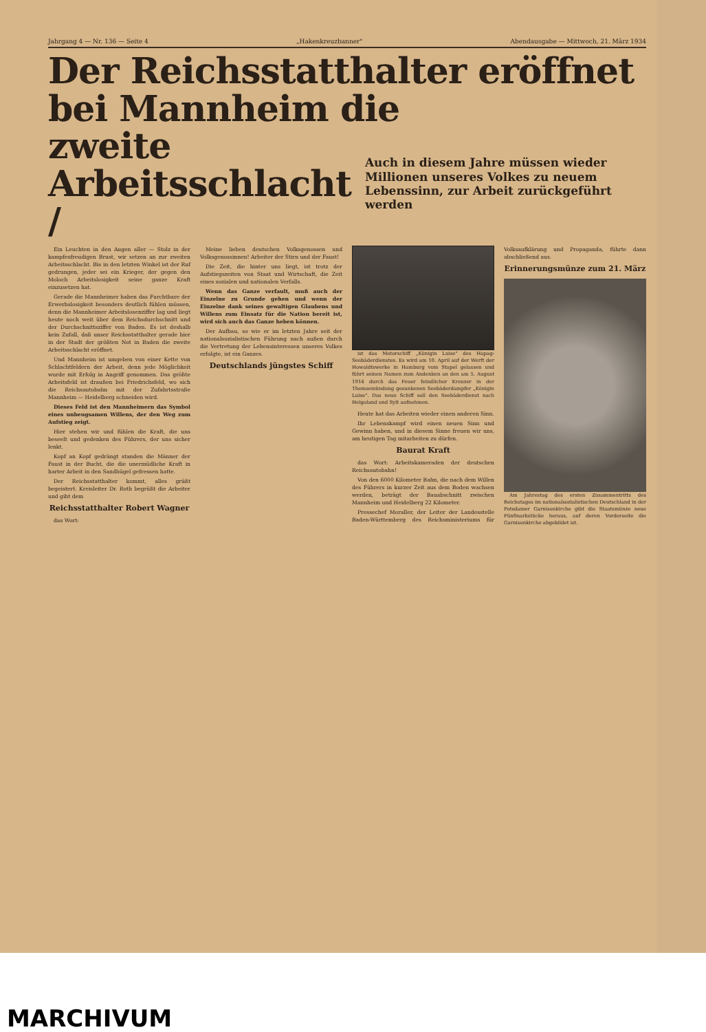Jahrgang 4 — Nr. 136 — Seite 4 „Hakenkreuzbanner" Abendausgabe — Mittwoch, 21. März 1934
Der Reichsstatthalter eröffnet bei Mannheim die
zweite Arbeitsschlacht /
Auch in diesem Jahre müssen wieder Millionen unseres Volkes zu neuem Lebenssinn, zur Arbeit zurückgeführt werden
Ein Leuchten in den Augen aller — Stolz in der kampfesfreudigen Brust, wir setzen an zur zweiten Arbeitsschlacht. Bis in den letzten Winkel ist der Ruf gedrungen, jeder sei ein Krieger, der gegen den Moloch Arbeitslosigkeit seine ganze Kraft einzusetzen hat.
Gerade die Mannheimer haben das Furchtbare der Erwerbslosigkeit besonders deutlich fühlen müssen, denn die Mannheimer Arbeitslosenziffer lag und liegt heute noch weit über dem Reichsdurchschnitt und der Durchschnittsziffer von Baden. Es ist deshalb kein Zufall, daß unser Reichsstatthalter gerade hier in der Stadt der größten Not in Baden die zweite Arbeitsschlacht eröffnet.
Und Mannheim ist umgeben von einer Kette von Schlachtfeldern der Arbeit, denn jede Möglichkeit wurde mit Erfolg in Angriff genommen. Das größte Arbeitsfeld ist draußen bei Friedrichsfeld, wo sich die Reichsautobahn mit der Zufahrtsstraße Mannheim — Heidelberg schneiden wird.
Dieses Feld ist den Mannheimern das Symbol eines unbeugsamen Willens, der den Weg zum Aufstieg zeigt.
Hier stehen wir und fühlen die Kraft, die uns beseelt und gedenken des Führers, der uns sicher lenkt.
Kopf an Kopf gedrängt standen die Männer der Faust in der Bucht, die die unermüdliche Kraft in harter Arbeit in den Sandhügel gefressen hatte.
Der Reichsstatthalter kommt, alles grüßt begeistert. Kreisleiter Dr. Roth begrüßt die Arbeiter und gibt dem
Reichsstatthalter Robert Wagner
das Wort:
Meine lieben deutschen Volksgenossen und Volksgenossinnen! Arbeiter der Stirn und der Faust!
Die Zeit, die hinter uns liegt, ist trotz der Aufstiegszeiten von Staat und Wirtschaft, die Zeit eines sozialen und nationalen Verfalls.
Wenn das Ganze verfault, muß auch der Einzelne zu Grunde gehen und wenn der Einzelne dank seines gewaltigen Glaubens und Willens zum Einsatz für die Nation bereit ist, wird sich auch das Ganze heben können.
Der Aufbau, so wie er im letzten Jahre seit der nationalsozialistischen Führung nach außen durch die Vertretung der Lebensinteressen unseres Volkes erfolgte, ist ein Ganzes.
Deutschlands jüngstes Schiff
ist das Motorschiff „Königin Luise" des Hapag-Seebäderdienstes. Es wird am 10. April auf der Werft der Howaldtswerke in Hamburg vom Stapel gelassen und führt seinen Namen zum Andenken an den am 5. August 1914 durch das Feuer feindlicher Kreuzer in der Themsemündung gesunkenen Seebäderdampfer „Königin Luise". Das neue Schiff soll den Seebäderdienst nach Helgoland und Sylt aufnehmen.
Heute hat das Arbeiten wieder einen anderen Sinn.
Ihr Lebenskampf wird einen neuen Sinn und Gewinn haben, und in diesem Sinne freuen wir uns, am heutigen Tag mitarbeiten zu dürfen.
Baurat Kraft
das Wort: Arbeitskameraden der deutschen Reichsautobahn!
Von den 6000 Kilometer Bahn, die nach dem Willen des Führers in kurzer Zeit aus dem Boden wachsen werden, beträgt der Bauabschnitt zwischen Mannheim und Heidelberg 22 Kilometer.
Pressechef Moraller, der Leiter der Landesstelle Baden-Württemberg des Reichsministeriums für Volksaufklärung und Propaganda, führte dann abschließend aus.
Erinnerungsmünze zum 21. März
Am Jahrestag des ersten Zusammentritts des Reichstages im nationalsozialistischen Deutschland in der Potsdamer Garnisonkirche gibt die Staatsmünze neue Fünfmarkstücke heraus, auf deren Vorderseite die Garnisonkirche abgebildet ist.
MARCHIVUM